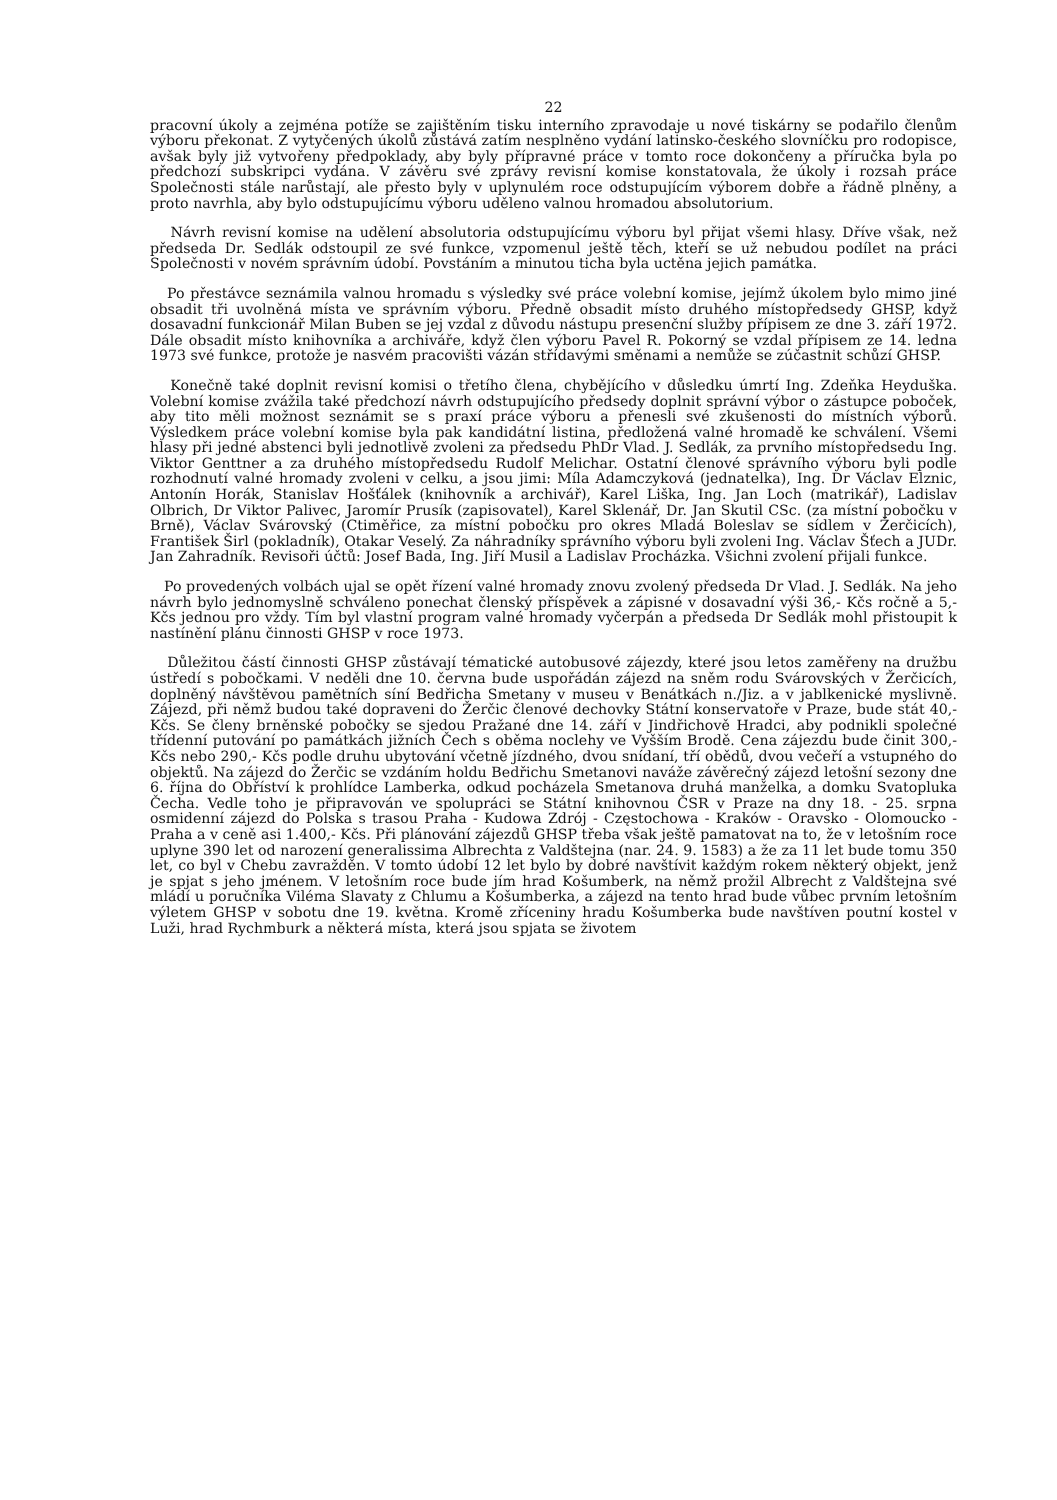22
pracovní úkoly a zejména potíže se zajištěním tisku interního zpravodaje u nové tiskárny se podařilo členům výboru překonat. Z vytyčených úkolů zůstává zatím nesplněno vydání latinsko-českého slovníčku pro rodopisce, avšak byly již vytvořeny předpoklady, aby byly přípravné práce v tomto roce dokončeny a příručka byla po předchozí subskripci vydána. V závěru své zprávy revisní komise konstatovala, že úkoly i rozsah práce Společnosti stále narůstají, ale přesto byly v uplynulém roce odstupujícím výborem dobře a řádně plněny, a proto navrhla, aby bylo odstupujícímu výboru uděleno valnou hromadou absolutorium.
Návrh revisní komise na udělení absolutoria odstupujícímu výboru byl přijat všemi hlasy. Dříve však, než předseda Dr. Sedlák odstoupil ze své funkce, vzpomenul ještě těch, kteří se už nebudou podílet na práci Společnosti v novém správním údobí. Povstáním a minutou ticha byla uctěna jejich památka.
Po přestávce seznámila valnou hromadu s výsledky své práce volební komise, jejímž úkolem bylo mimo jiné obsadit tři uvolněná místa ve správním výboru. Předně obsadit místo druhého místopředsedy GHSP, když dosavadní funkcionář Milan Buben se jej vzdal z důvodu nástupu presenční služby přípisem ze dne 3. září 1972. Dále obsadit místo knihovníka a archiváře, když člen výboru Pavel R. Pokorný se vzdal přípisem ze 14. ledna 1973 své funkce, protože je nasvém pracovišti vázán střídavými směnami a nemůže se zúčastnit schůzí GHSP.
Konečně také doplnit revisní komisi o třetího člena, chybějícího v důsledku úmrtí Ing. Zdeňka Heyduška. Volební komise zvážila také předchozí návrh odstupujícího předsedy doplnit správní výbor o zástupce poboček, aby tito měli možnost seznámit se s praxí práce výboru a přenesli své zkušenosti do místních výborů. Výsledkem práce volební komise byla pak kandidátní listina, předložená valné hromadě ke schválení. Všemi hlasy při jedné abstenci byli jednotlivě zvoleni za předsedu PhDr Vlad. J. Sedlák, za prvního místopředsedu Ing. Viktor Genttner a za druhého místopředsedu Rudolf Melichar. Ostatní členové správního výboru byli podle rozhodnutí valné hromady zvoleni v celku, a jsou jimi: Míla Adamczyková (jednatelka), Ing. Dr Václav Elznic, Antonín Horák, Stanislav Hošťálek (knihovník a archivář), Karel Liška, Ing. Jan Loch (matrikář), Ladislav Olbrich, Dr Viktor Palivec, Jaromír Prusík (zapisovatel), Karel Sklenář, Dr. Jan Skutil CSc. (za místní pobočku v Brně), Václav Svárovský (Ctiměřice, za místní pobočku pro okres Mladá Boleslav se sídlem v Žerčicích), František Širl (pokladník), Otakar Veselý. Za náhradníky správního výboru byli zvoleni Ing. Václav Šťech a JUDr. Jan Zahradník. Revisoři účtů: Josef Bada, Ing. Jiří Musil a Ladislav Procházka. Všichni zvolení přijali funkce.
Po provedených volbách ujal se opět řízení valné hromady znovu zvolený předseda Dr Vlad. J. Sedlák. Na jeho návrh bylo jednomyslně schváleno ponechat členský příspěvek a zápisné v dosavadní výši 36,- Kčs ročně a 5,- Kčs jednou pro vždy. Tím byl vlastní program valné hromady vyčerpán a předseda Dr Sedlák mohl přistoupit k nastínění plánu činnosti GHSP v roce 1973.
Důležitou částí činnosti GHSP zůstávají tématické autobusové zájezdy, které jsou letos zaměřeny na družbu ústředí s pobočkami. V neděli dne 10. června bude uspořádán zájezd na sněm rodu Svárovských v Žerčicích, doplněný návštěvou pamětních síní Bedřicha Smetany v museu v Benátkách n./Jiz. a v jablkenické myslivně. Zájezd, při němž budou také dopraveni do Žerčic členové dechovky Státní konservatoře v Praze, bude stát 40,- Kčs. Se členy brněnské pobočky se sjedou Pražané dne 14. září v Jindřichově Hradci, aby podnikli společné třídenní putování po památkách jižních Čech s oběma noclehy ve Vyšším Brodě. Cena zájezdu bude činit 300,- Kčs nebo 290,- Kčs podle druhu ubytování včetně jízdného, dvou snídaní, tří obědů, dvou večeří a vstupného do objektů. Na zájezd do Žerčic se vzdáním holdu Bedřichu Smetanovi naváže závěrečný zájezd letošní sezony dne 6. října do Obříství k prohlídce Lamberka, odkud pocházela Smetanova druhá manželka, a domku Svatopluka Čecha. Vedle toho je připravován ve spolupráci se Státní knihovnou ČSR v Praze na dny 18. - 25. srpna osmidenní zájezd do Polska s trasou Praha - Kudowa Zdrój - Częstochowa - Kraków - Oravsko - Olomoucko - Praha a v ceně asi 1.400,- Kčs. Při plánování zájezdů GHSP třeba však ještě pamatovat na to, že v letošním roce uplyne 390 let od narození generalissima Albrechta z Valdštejna (nar. 24. 9. 1583) a že za 11 let bude tomu 350 let, co byl v Chebu zavražděn. V tomto údobí 12 let bylo by dobré navštívit každým rokem některý objekt, jenž je spjat s jeho jménem. V letošním roce bude jím hrad Košumberk, na němž prožil Albrecht z Valdštejna své mládí u poručníka Viléma Slavaty z Chlumu a Košumberka, a zájezd na tento hrad bude vůbec prvním letošním výletem GHSP v sobotu dne 19. května. Kromě zříceniny hradu Košumberka bude navštíven poutní kostel v Luži, hrad Rychmburk a některá místa, která jsou spjata se životem